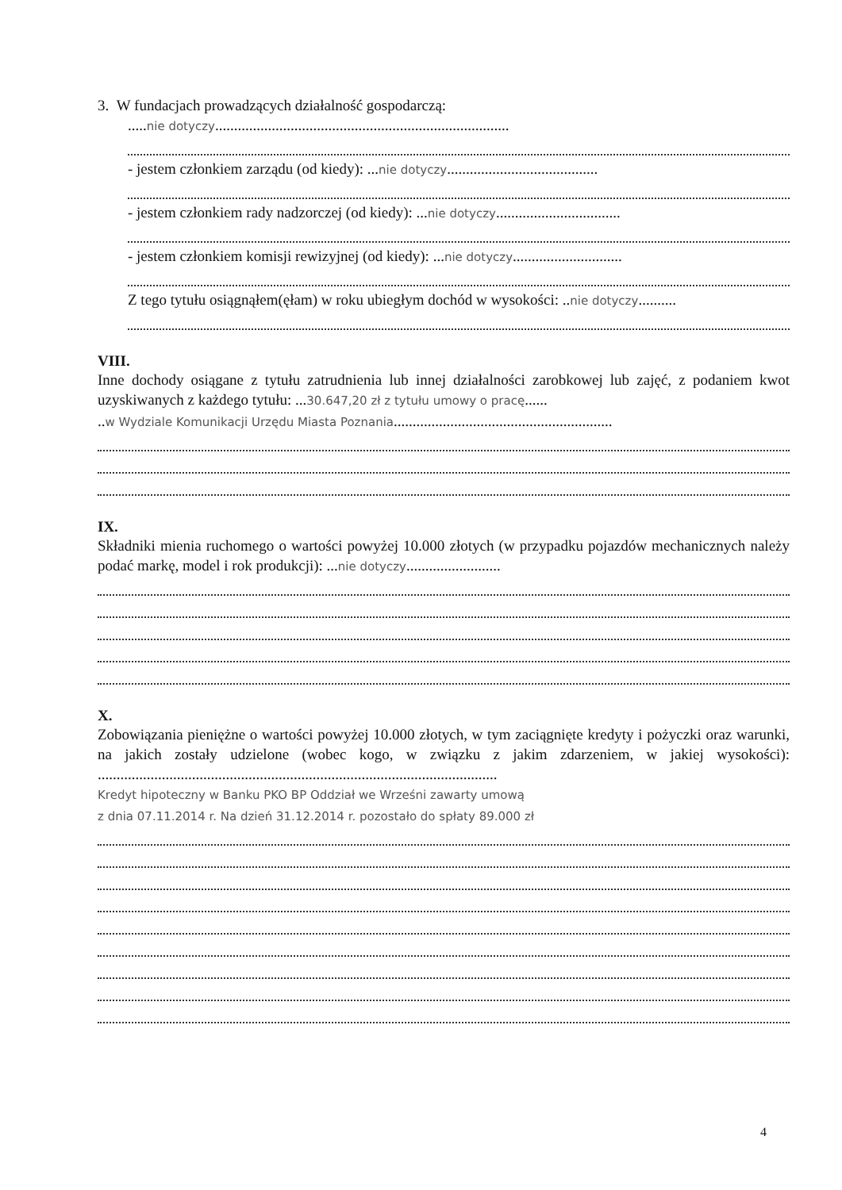3. W fundacjach prowadzących działalność gospodarczą:
.....nie dotyczy..............................................................................
- jestem członkiem zarządu (od kiedy): ...nie dotyczy........................................
- jestem członkiem rady nadzorczej (od kiedy): ...nie dotyczy.................................
- jestem członkiem komisji rewizyjnej (od kiedy): ...nie dotyczy.............................
Z tego tytułu osiągnąłem(ęłam) w roku ubiegłym dochód w wysokości: ..nie dotyczy..........
VIII.
Inne dochody osiągane z tytułu zatrudnienia lub innej działalności zarobkowej lub zajęć, z podaniem kwot uzyskiwanych z każdego tytułu: ...30.647,20 zł z tytułu umowy o pracę......
..w Wydziale Komunikacji Urzędu Miasta Poznania..........................................................
IX.
Składniki mienia ruchomego o wartości powyżej 10.000 złotych (w przypadku pojazdów mechanicznych należy podać markę, model i rok produkcji): ...nie dotyczy.........................
X.
Zobowiązania pieniężne o wartości powyżej 10.000 złotych, w tym zaciągnięte kredyty i pożyczki oraz warunki, na jakich zostały udzielone (wobec kogo, w związku z jakim zdarzeniem, w jakiej wysokości): ..........................................................................................................
Kredyt hipoteczny w Banku PKO BP Oddział we Wrześni zawarty umową
z dnia 07.11.2014 r. Na dzień 31.12.2014 r. pozostało do spłaty 89.000 zł
4